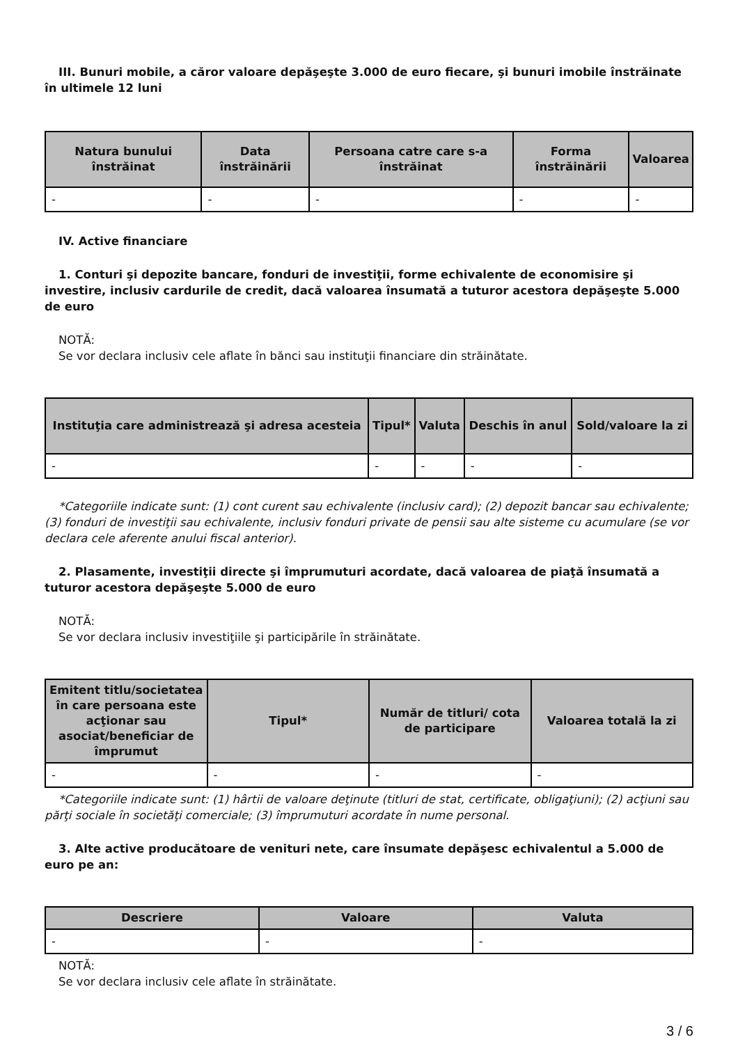III. Bunuri mobile, a căror valoare depăşeşte 3.000 de euro fiecare, şi bunuri imobile înstrăinate în ultimele 12 luni
| Natura bunului înstrăinat | Data înstrăinării | Persoana catre care s-a înstrăinat | Forma înstrăinării | Valoarea |
| --- | --- | --- | --- | --- |
| - | - | - | - | - |
IV. Active financiare
1. Conturi şi depozite bancare, fonduri de investiţii, forme echivalente de economisire şi investire, inclusiv cardurile de credit, dacă valoarea însumată a tuturor acestora depăşeşte 5.000 de euro
NOTĂ:
Se vor declara inclusiv cele aflate în bănci sau instituţii financiare din străinătate.
| Instituţia care administrează şi adresa acesteia | Tipul* | Valuta | Deschis în anul | Sold/valoare la zi |
| --- | --- | --- | --- | --- |
| - | - | - | - | - |
*Categoriile indicate sunt: (1) cont curent sau echivalente (inclusiv card); (2) depozit bancar sau echivalente; (3) fonduri de investiţii sau echivalente, inclusiv fonduri private de pensii sau alte sisteme cu acumulare (se vor declara cele aferente anului fiscal anterior).
2. Plasamente, investiţii directe şi împrumuturi acordate, dacă valoarea de piaţă însumată a tuturor acestora depăşeşte 5.000 de euro
NOTĂ:
Se vor declara inclusiv investiţiile şi participările în străinătate.
| Emitent titlu/societatea în care persoana este acţionar sau asociat/beneficiar de împrumut | Tipul* | Număr de titluri/ cota de participare | Valoarea totală la zi |
| --- | --- | --- | --- |
| - | - | - | - |
*Categoriile indicate sunt: (1) hârtii de valoare deţinute (titluri de stat, certificate, obligaţiuni); (2) acţiuni sau părţi sociale în societăţi comerciale; (3) împrumuturi acordate în nume personal.
3. Alte active producătoare de venituri nete, care însumate depăşesc echivalentul a 5.000 de euro pe an:
| Descriere | Valoare | Valuta |
| --- | --- | --- |
| - | - | - |
NOTĂ:
Se vor declara inclusiv cele aflate în străinătate.
3 / 6